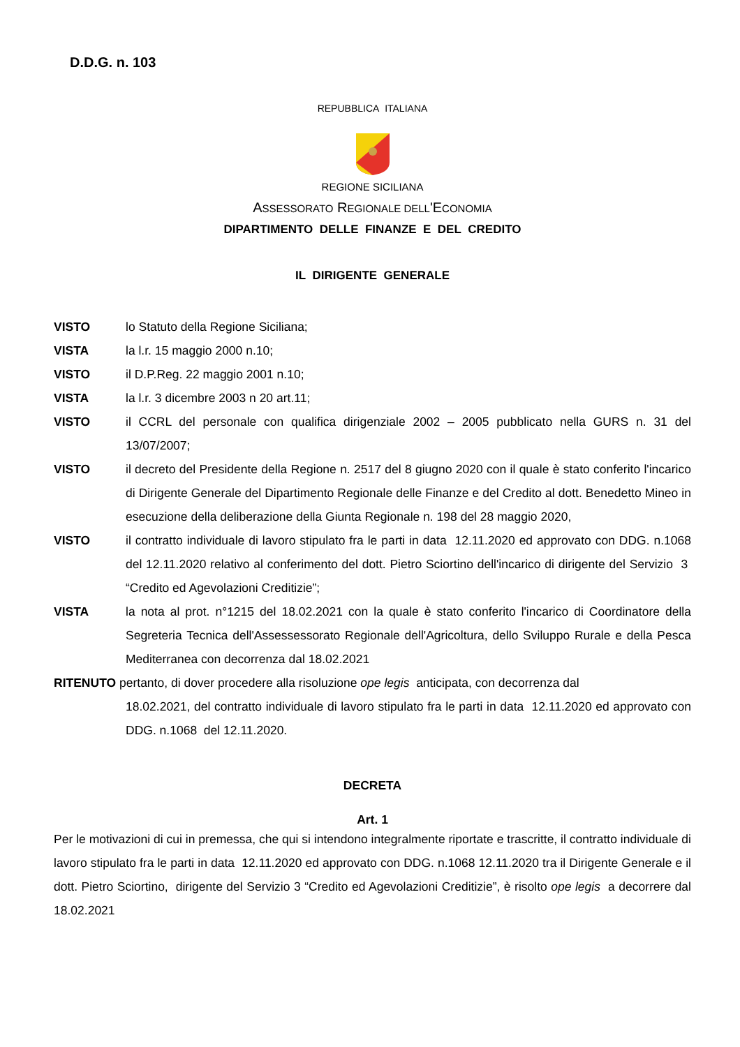D.D.G. n. 103
REPUBBLICA ITALIANA
REGIONE SICILIANA
ASSESSORATO REGIONALE DELL'ECONOMIA
DIPARTIMENTO DELLE FINANZE E DEL CREDITO
IL DIRIGENTE GENERALE
VISTO lo Statuto della Regione Siciliana;
VISTA la l.r. 15 maggio 2000 n.10;
VISTO il D.P.Reg. 22 maggio 2001 n.10;
VISTA la l.r. 3 dicembre 2003 n 20 art.11;
VISTO il CCRL del personale con qualifica dirigenziale 2002 – 2005 pubblicato nella GURS n. 31 del 13/07/2007;
VISTO il decreto del Presidente della Regione n. 2517 del 8 giugno 2020 con il quale è stato conferito l'incarico di Dirigente Generale del Dipartimento Regionale delle Finanze e del Credito al dott. Benedetto Mineo in esecuzione della deliberazione della Giunta Regionale n. 198 del 28 maggio 2020,
VISTO il contratto individuale di lavoro stipulato fra le parti in data 12.11.2020 ed approvato con DDG. n.1068 del 12.11.2020 relativo al conferimento del dott. Pietro Sciortino dell'incarico di dirigente del Servizio 3 “Credito ed Agevolazioni Creditizie”;
VISTA la nota al prot. n°1215 del 18.02.2021 con la quale è stato conferito l'incarico di Coordinatore della Segreteria Tecnica dell'Assessessorato Regionale dell'Agricoltura, dello Sviluppo Rurale e della Pesca Mediterranea con decorrenza dal 18.02.2021
RITENUTO pertanto, di dover procedere alla risoluzione ope legis anticipata, con decorrenza dal
18.02.2021, del contratto individuale di lavoro stipulato fra le parti in data 12.11.2020 ed approvato con DDG. n.1068 del 12.11.2020.
DECRETA
Art. 1
Per le motivazioni di cui in premessa, che qui si intendono integralmente riportate e trascritte, il contratto individuale di lavoro stipulato fra le parti in data 12.11.2020 ed approvato con DDG. n.1068 12.11.2020 tra il Dirigente Generale e il dott. Pietro Sciortino, dirigente del Servizio 3 “Credito ed Agevolazioni Creditizie”, è risolto ope legis a decorrere dal 18.02.2021